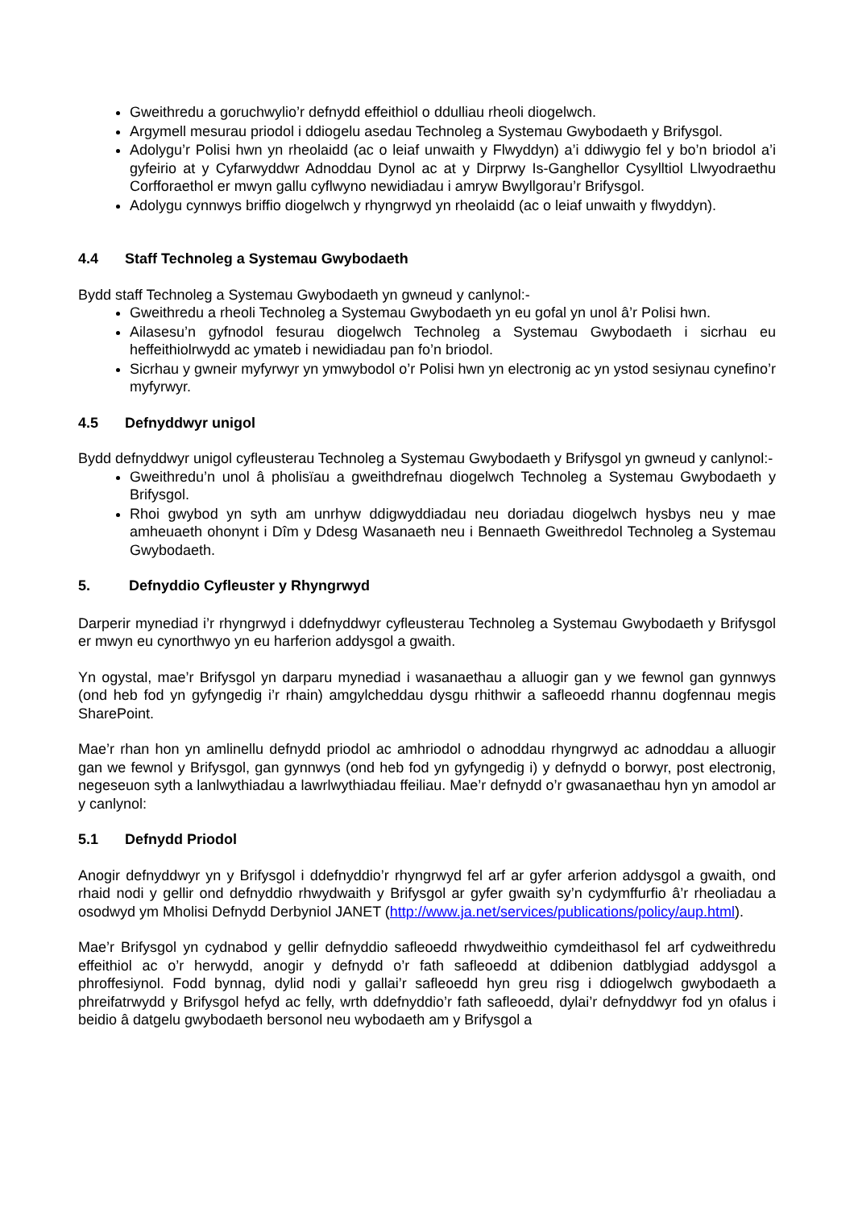Gweithredu a goruchwylio’r defnydd effeithiol o ddulliau rheoli diogelwch.
Argymell mesurau priodol i ddiogelu asedau Technoleg a Systemau Gwybodaeth y Brifysgol.
Adolygu’r Polisi hwn yn rheolaidd (ac o leiaf unwaith y Flwyddyn) a’i ddiwygio fel y bo’n briodol a’i gyfeirio at y Cyfarwyddwr Adnoddau Dynol ac at y Dirprwy Is-Ganghellor Cysylltiol Llwyodraethu Corfforaethol er mwyn gallu cyflwyno newidiadau i amryw Bwyllgorau’r Brifysgol.
Adolygu cynnwys briffio diogelwch y rhyngrwyd yn rheolaidd (ac o leiaf unwaith y flwyddyn).
4.4 Staff Technoleg a Systemau Gwybodaeth
Bydd staff Technoleg a Systemau Gwybodaeth yn gwneud y canlynol:-
Gweithredu a rheoli Technoleg a Systemau Gwybodaeth yn eu gofal yn unol â’r Polisi hwn.
Ailasesu’n gyfnodol fesurau diogelwch Technoleg a Systemau Gwybodaeth i sicrhau eu heffeithiolrwydd ac ymateb i newidiadau pan fo’n briodol.
Sicrhau y gwneir myfyrwyr yn ymwybodol o’r Polisi hwn yn electronig ac yn ystod sesiynau cynefino’r myfyrwyr.
4.5 Defnyddwyr unigol
Bydd defnyddwyr unigol cyfleusterau Technoleg a Systemau Gwybodaeth y Brifysgol yn gwneud y canlynol:-
Gweithredu’n unol â pholisïau a gweithdrefnau diogelwch Technoleg a Systemau Gwybodaeth y Brifysgol.
Rhoi gwybod yn syth am unrhyw ddigwyddiadau neu doriadau diogelwch hysbys neu y mae amheuaeth ohonynt i Dîm y Ddesg Wasanaeth neu i Bennaeth Gweithredol Technoleg a Systemau Gwybodaeth.
5. Defnyddio Cyfleuster y Rhyngrwyd
Darperir mynediad i’r rhyngrwyd i ddefnyddwyr cyfleusterau Technoleg a Systemau Gwybodaeth y Brifysgol er mwyn eu cynorthwyo yn eu harferion addysgol a gwaith.
Yn ogystal, mae’r Brifysgol yn darparu mynediad i wasanaethau a alluogir gan y we fewnol gan gynnwys (ond heb fod yn gyfyngedig i’r rhain) amgylcheddau dysgu rhithwir a safleoedd rhannu dogfennau megis SharePoint.
Mae’r rhan hon yn amlinellu defnydd priodol ac amhriodol o adnoddau rhyngrwyd ac adnoddau a alluogir gan we fewnol y Brifysgol, gan gynnwys (ond heb fod yn gyfyngedig i) y defnydd o borwyr, post electronig, negeseuon syth a lanlwythiadau a lawrlwythiadau ffeiliau. Mae’r defnydd o’r gwasanaethau hyn yn amodol ar y canlynol:
5.1 Defnydd Priodol
Anogir defnyddwyr yn y Brifysgol i ddefnyddio’r rhyngrwyd fel arf ar gyfer arferion addysgol a gwaith, ond rhaid nodi y gellir ond defnyddio rhwydwaith y Brifysgol ar gyfer gwaith sy’n cydymffurfio â’r rheoliadau a osodwyd ym Mholisi Defnydd Derbyniol JANET (http://www.ja.net/services/publications/policy/aup.html).
Mae’r Brifysgol yn cydnabod y gellir defnyddio safleoedd rhwydweithio cymdeithasol fel arf cydweithredu effeithiol ac o’r herwydd, anogir y defnydd o’r fath safleoedd at ddibenion datblygiad addysgol a phroffesiynol. Fodd bynnag, dylid nodi y gallai’r safleoedd hyn greu risg i ddiogelwch gwybodaeth a phreifatrwydd y Brifysgol hefyd ac felly, wrth ddefnyddio’r fath safleoedd, dylai’r defnyddwyr fod yn ofalus i beidio â datgelu gwybodaeth bersonol neu wybodaeth am y Brifysgol a